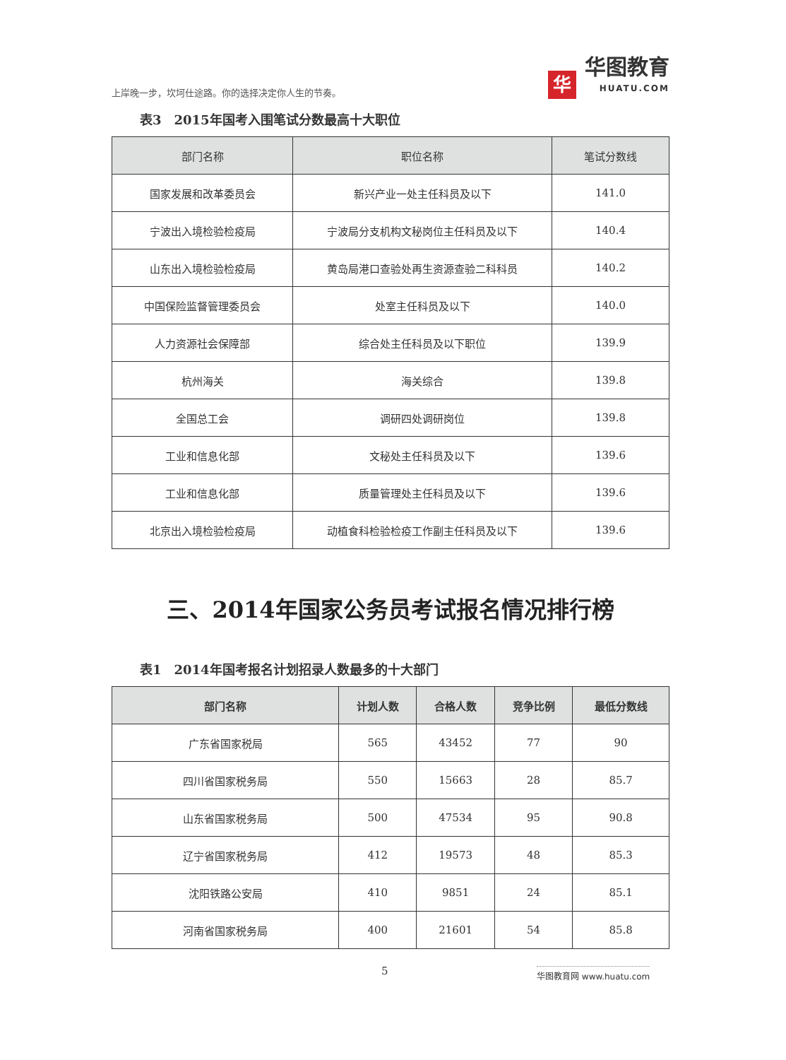上岸晚一步，坎坷仕途路。你的选择决定你人生的节奏。
华
华图教育
HUATU.COM
表3　2015年国考入围笔试分数最高十大职位
| 部门名称 | 职位名称 | 笔试分数线 |
| --- | --- | --- |
| 国家发展和改革委员会 | 新兴产业一处主任科员及以下 | 141.0 |
| 宁波出入境检验检疫局 | 宁波局分支机构文秘岗位主任科员及以下 | 140.4 |
| 山东出入境检验检疫局 | 黄岛局港口查验处再生资源查验二科科员 | 140.2 |
| 中国保险监督管理委员会 | 处室主任科员及以下 | 140.0 |
| 人力资源社会保障部 | 综合处主任科员及以下职位 | 139.9 |
| 杭州海关 | 海关综合 | 139.8 |
| 全国总工会 | 调研四处调研岗位 | 139.8 |
| 工业和信息化部 | 文秘处主任科员及以下 | 139.6 |
| 工业和信息化部 | 质量管理处主任科员及以下 | 139.6 |
| 北京出入境检验检疫局 | 动植食科检验检疫工作副主任科员及以下 | 139.6 |
三、2014年国家公务员考试报名情况排行榜
表1　2014年国考报名计划招录人数最多的十大部门
| 部门名称 | 计划人数 | 合格人数 | 竞争比例 | 最低分数线 |
| --- | --- | --- | --- | --- |
| 广东省国家税局 | 565 | 43452 | 77 | 90 |
| 四川省国家税务局 | 550 | 15663 | 28 | 85.7 |
| 山东省国家税务局 | 500 | 47534 | 95 | 90.8 |
| 辽宁省国家税务局 | 412 | 19573 | 48 | 85.3 |
| 沈阳铁路公安局 | 410 | 9851 | 24 | 85.1 |
| 河南省国家税务局 | 400 | 21601 | 54 | 85.8 |
5 华图教育网 www.huatu.com